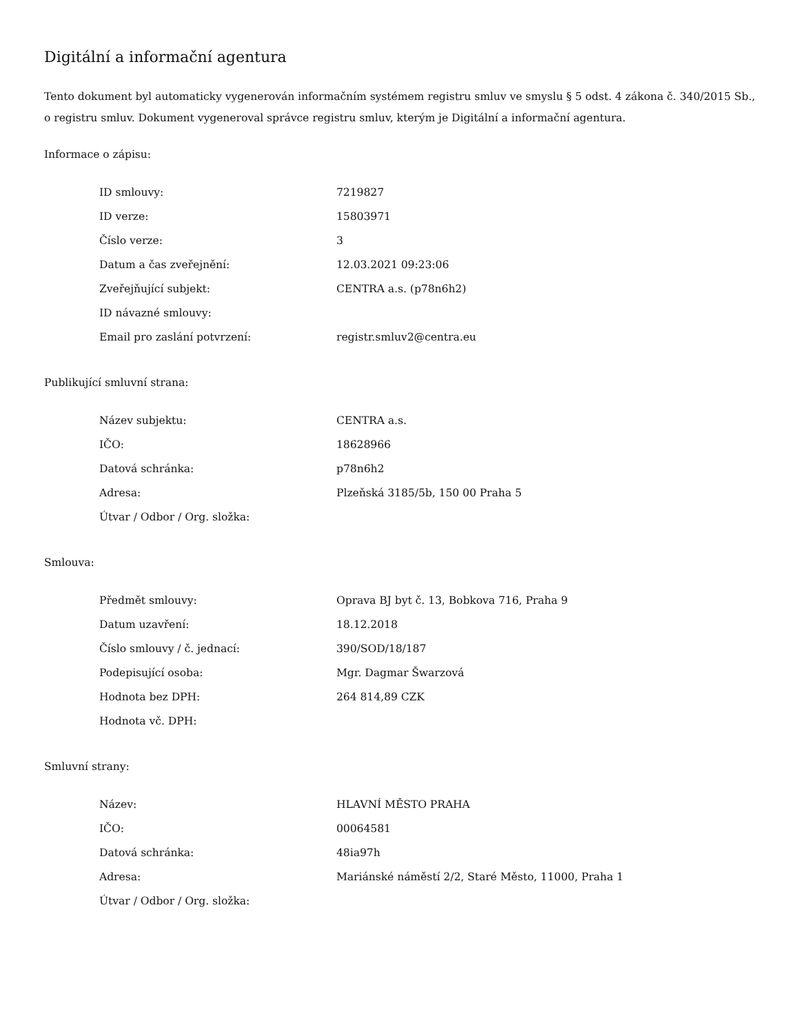Digitální a informační agentura
Tento dokument byl automaticky vygenerován informačním systémem registru smluv ve smyslu § 5 odst. 4 zákona č. 340/2015 Sb., o registru smluv. Dokument vygeneroval správce registru smluv, kterým je Digitální a informační agentura.
Informace o zápisu:
| ID smlouvy: | 7219827 |
| ID verze: | 15803971 |
| Číslo verze: | 3 |
| Datum a čas zveřejnění: | 12.03.2021 09:23:06 |
| Zveřejňující subjekt: | CENTRA a.s. (p78n6h2) |
| ID návazné smlouvy: | |
| Email pro zaslání potvrzení: | registr.smluv2@centra.eu |
Publikující smluvní strana:
| Název subjektu: | CENTRA a.s. |
| IČO: | 18628966 |
| Datová schránka: | p78n6h2 |
| Adresa: | Plzeňská 3185/5b, 150 00 Praha 5 |
| Útvar / Odbor / Org. složka: | |
Smlouva:
| Předmět smlouvy: | Oprava BJ byt č. 13, Bobkova 716, Praha 9 |
| Datum uzavření: | 18.12.2018 |
| Číslo smlouvy / č. jednací: | 390/SOD/18/187 |
| Podepisující osoba: | Mgr. Dagmar Šwarzová |
| Hodnota bez DPH: | 264 814,89 CZK |
| Hodnota vč. DPH: | |
Smluvní strany:
| Název: | HLAVNÍ MĚSTO PRAHA |
| IČO: | 00064581 |
| Datová schránka: | 48ia97h |
| Adresa: | Mariánské náměstí 2/2, Staré Město, 11000, Praha 1 |
| Útvar / Odbor / Org. složka: | |